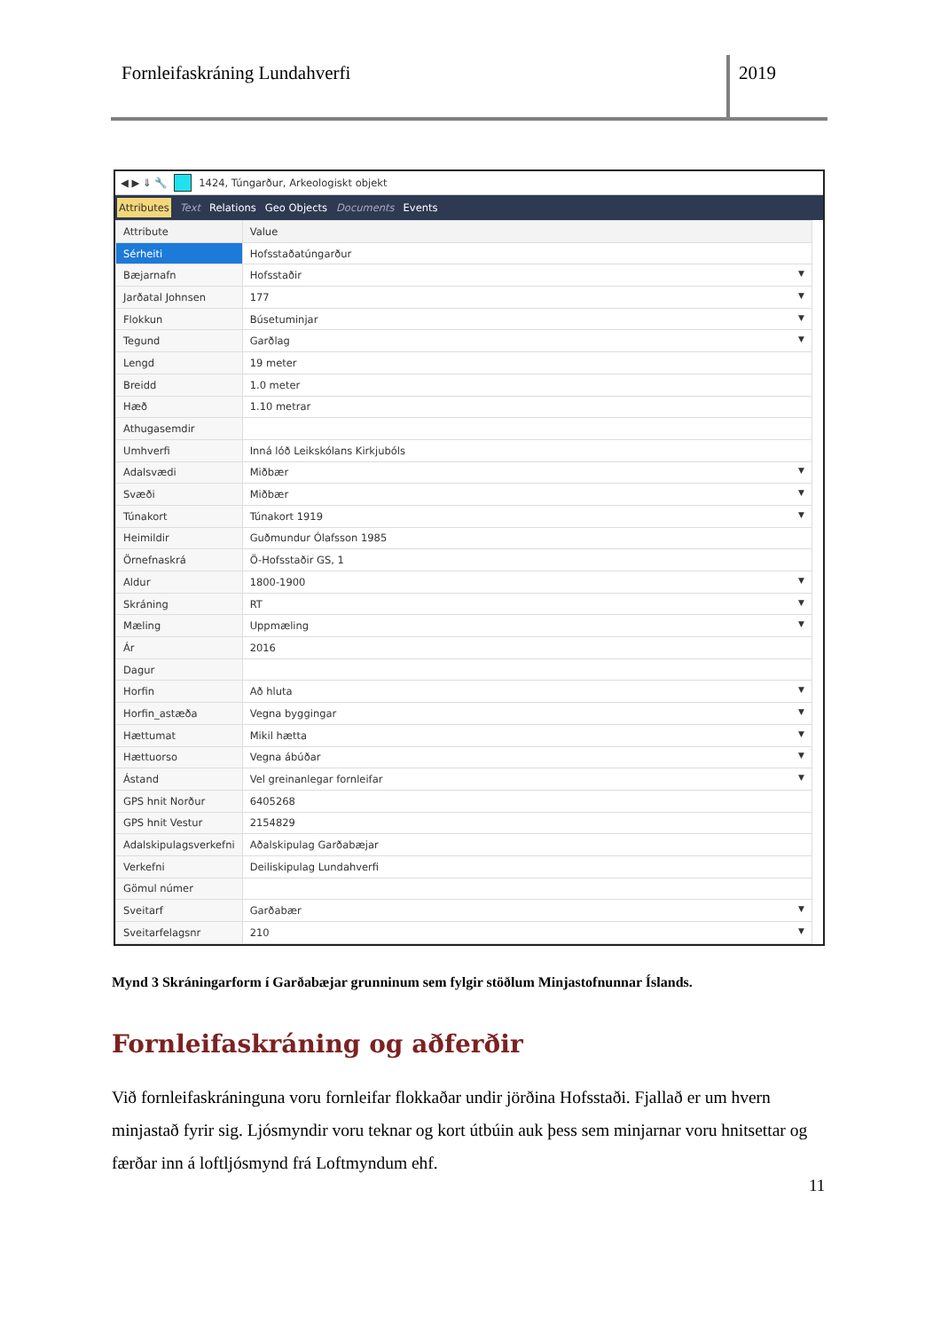Fornleifaskráning Lundahverfi 2019
◀ ▶ ⇓ 🔧 1424, Túngarður, Arkeologiskt objekt
Attributes Text Relations Geo Objects Documents Events
| Attribute | Value |
| --- | --- |
| Sérheiti | Hofsstaðatúngarður |
| Bæjarnafn | Hofsstaðir ▼ |
| Jarðatal Johnsen | 177 ▼ |
| Flokkun | Búsetuminjar ▼ |
| Tegund | Garðlag ▼ |
| Lengd | 19 meter |
| Breidd | 1.0 meter |
| Hæð | 1.10 metrar |
| Athugasemdir | |
| Umhverfi | Inná lóð Leikskólans Kirkjubóls |
| Adalsvædi | Miðbær ▼ |
| Svæði | Miðbær ▼ |
| Túnakort | Túnakort 1919 ▼ |
| Heimildir | Guðmundur Ólafsson 1985 |
| Örnefnaskrá | Ö-Hofsstaðir GS, 1 |
| Aldur | 1800-1900 ▼ |
| Skráning | RT ▼ |
| Mæling | Uppmæling ▼ |
| Ár | 2016 |
| Dagur | |
| Horfin | Að hluta ▼ |
| Horfin_astæða | Vegna byggingar ▼ |
| Hættumat | Mikil hætta ▼ |
| Hættuorso | Vegna ábúðar ▼ |
| Ástand | Vel greinanlegar fornleifar ▼ |
| GPS hnit Norður | 6405268 |
| GPS hnit Vestur | 2154829 |
| Adalskipulagsverkefni | Aðalskipulag Garðabæjar |
| Verkefni | Deiliskipulag Lundahverfi |
| Gömul númer | |
| Sveitarf | Garðabær ▼ |
| Sveitarfelagsnr | 210 ▼ |
Mynd 3 Skráningarform í Garðabæjar grunninum sem fylgir stöðlum Minjastofnunnar Íslands.
Fornleifaskráning og aðferðir
Við fornleifaskráninguna voru fornleifar flokkaðar undir jörðina Hofsstaði. Fjallað er um hvern minjastað fyrir sig. Ljósmyndir voru teknar og kort útbúin auk þess sem minjarnar voru hnitsettar og færðar inn á loftljósmynd frá Loftmyndum ehf.
11